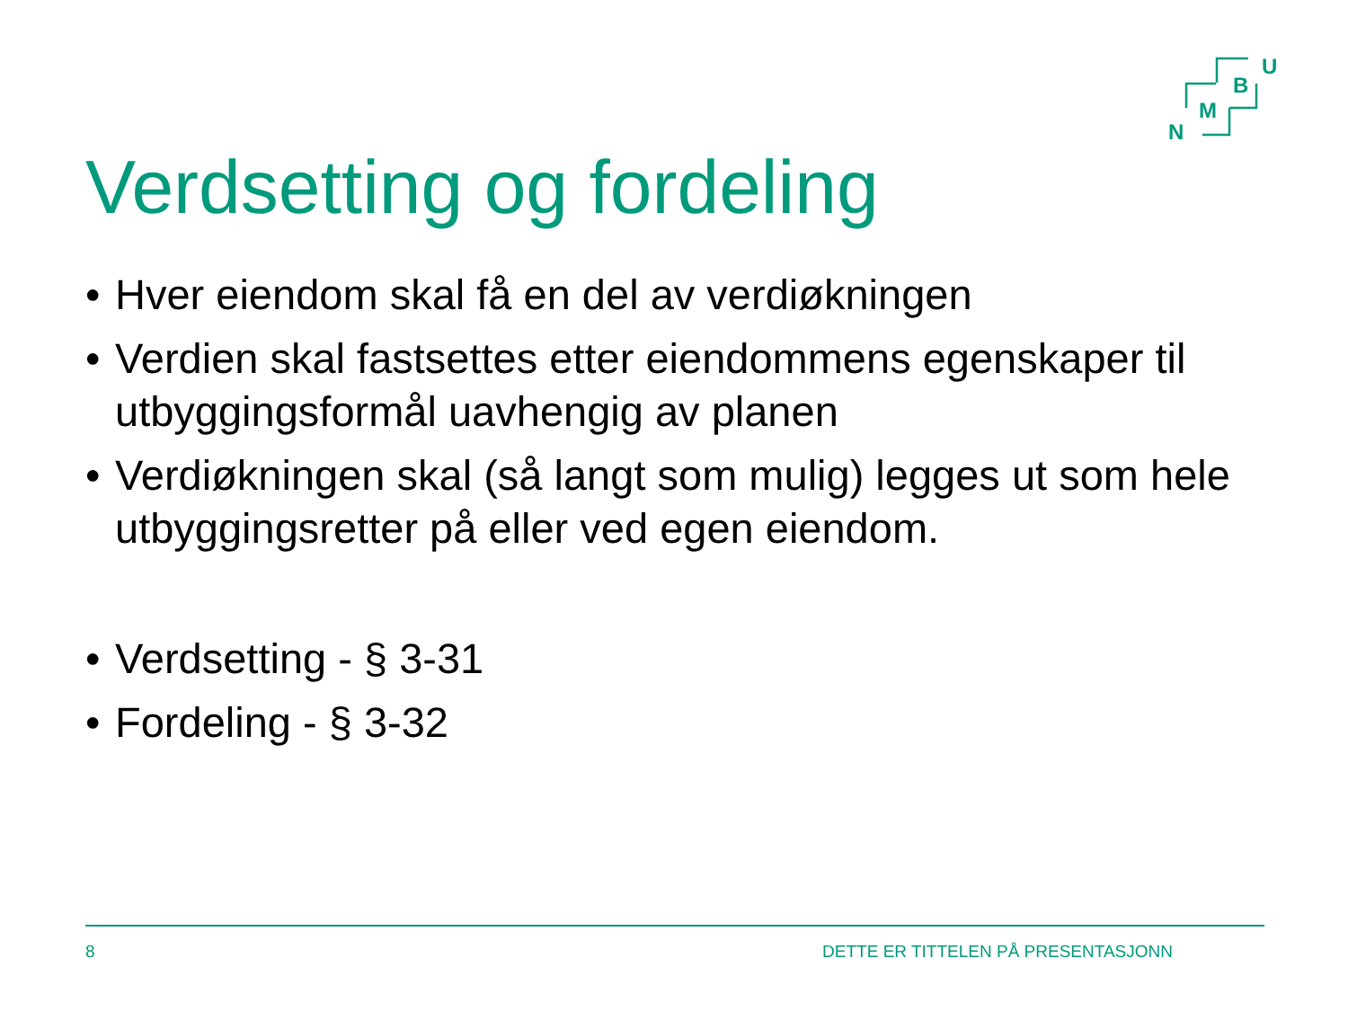N
M
B
U
Verdsetting og fordeling
• Hver eiendom skal få en del av verdiøkningen
• Verdien skal fastsettes etter eiendommens egenskaper til utbyggingsformål uavhengig av planen
• Verdiøkningen skal (så langt som mulig) legges ut som hele utbyggingsretter på eller ved egen eiendom.
• Verdsetting - § 3-31
• Fordeling - § 3-32
8 DETTE ER TITTELEN PÅ PRESENTASJONN